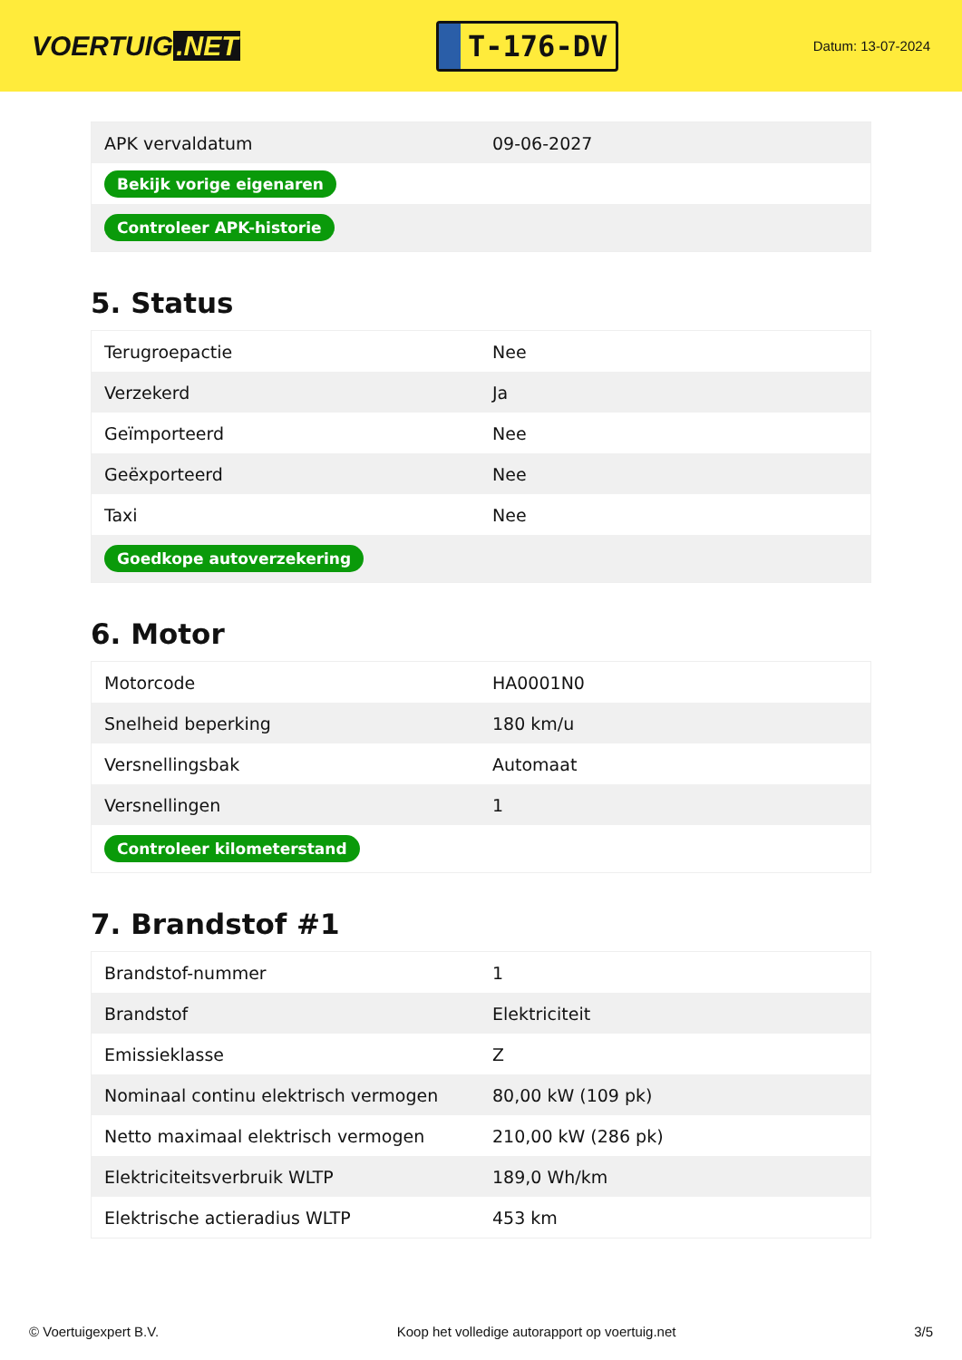VOERTUIG.NET
T-176-DV
Datum: 13-07-2024
| APK vervaldatum | 09-06-2027 |
| Bekijk vorige eigenaren | |
| Controleer APK-historie | |
5. Status
| Terugroepactie | Nee |
| Verzekerd | Ja |
| Geïmporteerd | Nee |
| Geëxporteerd | Nee |
| Taxi | Nee |
| Goedkope autoverzekering | |
6. Motor
| Motorcode | HA0001N0 |
| Snelheid beperking | 180 km/u |
| Versnellingsbak | Automaat |
| Versnellingen | 1 |
| Controleer kilometerstand | |
7. Brandstof #1
| Brandstof-nummer | 1 |
| Brandstof | Elektriciteit |
| Emissieklasse | Z |
| Nominaal continu elektrisch vermogen | 80,00 kW (109 pk) |
| Netto maximaal elektrisch vermogen | 210,00 kW (286 pk) |
| Elektriciteitsverbruik WLTP | 189,0 Wh/km |
| Elektrische actieradius WLTP | 453 km |
© Voertuigexpert B.V. Koop het volledige autorapport op voertuig.net 3/5